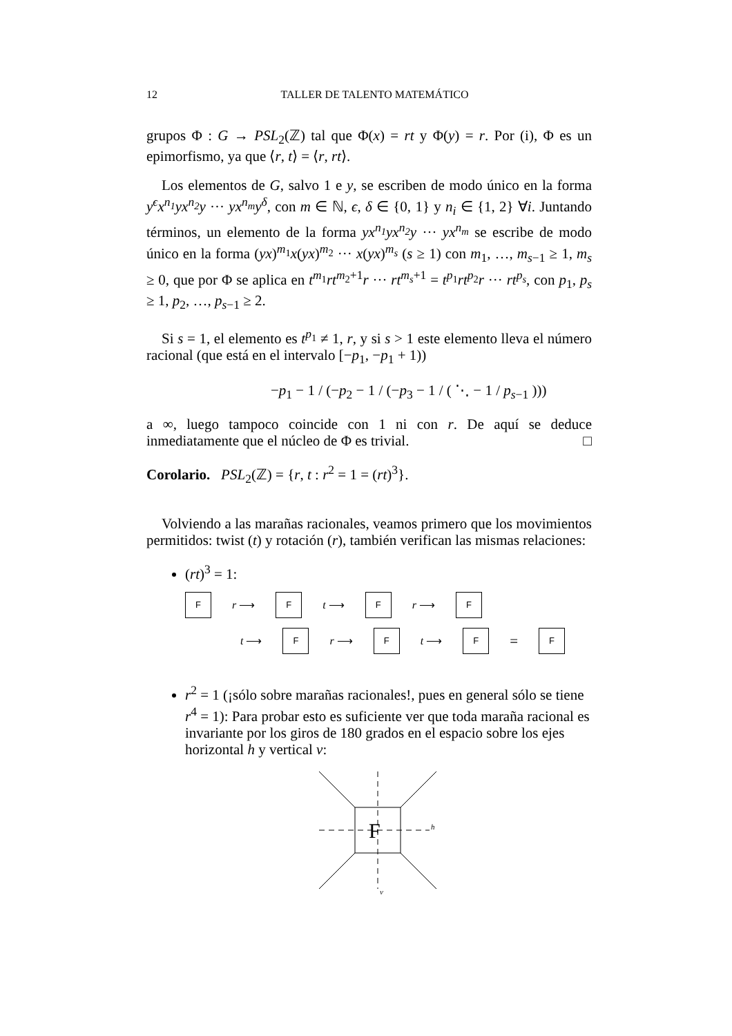12 TALLER DE TALENTO MATEMÁTICO
grupos Φ : G → PSL<sub>2</sub>(ℤ) tal que Φ(x) = rt y Φ(y) = r. Por (i), Φ es un epimorfismo, ya que ⟨r, t⟩ = ⟨r, rt⟩.
Los elementos de G, salvo 1 e y, se escriben de modo único en la forma y<sup>ϵ</sup>x<sup>n<sub>1</sub></sup>yx<sup>n<sub>2</sub></sup>y ··· yx<sup>n<sub>m</sub></sup>y<sup>δ</sup>, con m ∈ ℕ, ϵ, δ ∈ {0, 1} y n<sub>i</sub> ∈ {1, 2} ∀i. Juntando términos, un elemento de la forma yx<sup>n<sub>1</sub></sup>yx<sup>n<sub>2</sub></sup>y ··· yx<sup>n<sub>m</sub></sup> se escribe de modo único en la forma (yx)<sup>m<sub>1</sub></sup>x(yx)<sup>m<sub>2</sub></sup> ··· x(yx)<sup>m<sub>s</sub></sup> (s ≥ 1) con m<sub>1</sub>, …, m<sub>s−1</sub> ≥ 1, m<sub>s</sub> ≥ 0, que por Φ se aplica en t<sup>m<sub>1</sub></sup>rt<sup>m<sub>2</sub>+1</sup>r ··· rt<sup>m<sub>s</sub>+1</sup> = t<sup>p<sub>1</sub></sup>rt<sup>p<sub>2</sub></sup>r ··· rt<sup>p<sub>s</sub></sup>, con p<sub>1</sub>, p<sub>s</sub> ≥ 1, p<sub>2</sub>, …, p<sub>s−1</sub> ≥ 2.
Si s = 1, el elemento es t<sup>p<sub>1</sub></sup> ≠ 1, r, y si s > 1 este elemento lleva el número racional (que está en el intervalo [−p<sub>1</sub>, −p<sub>1</sub> + 1))
−p<sub>1</sub> − 1 / (−p<sub>2</sub> − 1 / (−p<sub>3</sub> − 1 / ( ⋱ − 1 / p<sub>s−1</sub> )))
a ∞, luego tampoco coincide con 1 ni con r. De aquí se deduce inmediatamente que el núcleo de Φ es trivial. □
Corolario. PSL<sub>2</sub>(ℤ) = {r, t : r<sup>2</sup> = 1 = (rt)<sup>3</sup>}.
Volviendo a las marañas racionales, veamos primero que los movimientos permitidos: twist (t) y rotación (r), también verifican las mismas relaciones:
(rt)<sup>3</sup> = 1:
Fr ⟶ F t ⟶ F r ⟶ F
t ⟶ F r ⟶ F t ⟶ F = F
r<sup>2</sup> = 1 (¡sólo sobre marañas racionales!, pues en general sólo se tiene r<sup>4</sup> = 1): Para probar esto es suficiente ver que toda maraña racional es invariante por los giros de 180 grados en el espacio sobre los ejes horizontal h y vertical v:
F
h
v